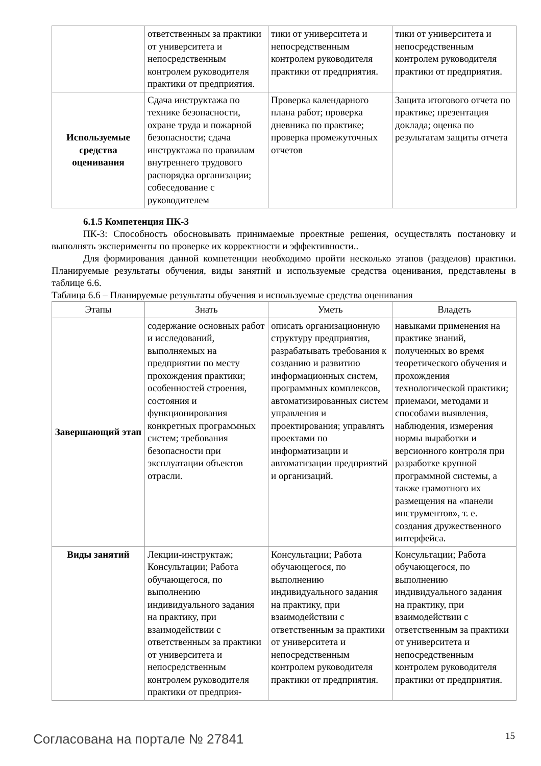| | ответственным за практики от университета и непосредственным контролем руководителя практики от предприятия. | тики от университета и непосредственным контролем руководителя практики от предприятия. | тики от университета и непосредственным контролем руководителя практики от предприятия. |
| Используемые средства оценивания | Сдача инструктажа по технике безопасности, охране труда и пожарной безопасности; сдача инструктажа по правилам внутреннего трудового распорядка организации; собеседование с руководителем | Проверка календарного плана работ; проверка дневника по практике; проверка промежуточных отчетов | Защита итогового отчета по практике; презентация доклада; оценка по результатам защиты отчета |
6.1.5 Компетенция ПК-3
ПК-3: Способность обосновывать принимаемые проектные решения, осуществлять постановку и выполнять эксперименты по проверке их корректности и эффективности..
Для формирования данной компетенции необходимо пройти несколько этапов (разделов) практики. Планируемые результаты обучения, виды занятий и используемые средства оценивания, представлены в таблице 6.6.
Таблица 6.6 – Планируемые результаты обучения и используемые средства оценивания
| Этапы | Знать | Уметь | Владеть |
| --- | --- | --- | --- |
| Завершающий этап | содержание основных работ и исследований, выполняемых на предприятии по месту прохождения практики; особенностей строения, состояния и функционирования конкретных программных систем; требования безопасности при эксплуатации объектов отрасли. | описать организационную структуру предприятия, разрабатывать требования к созданию и развитию информационных систем, программных комплексов, автоматизированных систем управления и проектирования; управлять проектами по информатизации и автоматизации предприятий и организаций. | навыками применения на практике знаний, полученных во время теоретического обучения и прохождения технологической практики; приемами, методами и способами выявления, наблюдения, измерения нормы выработки и версионного контроля при разработке крупной программной системы, а также грамотного их размещения на «панели инструментов», т. е. создания дружественного интерфейса. |
| Виды занятий | Лекции-инструктаж; Консультации; Работа обучающегося, по выполнению индивидуального задания на практику, при взаимодействии с ответственным за практики от университета и непосредственным контролем руководителя практики от предприя- | Консультации; Работа обучающегося, по выполнению индивидуального задания на практику, при взаимодействии с ответственным за практики от университета и непосредственным контролем руководителя практики от предприятия. | Консультации; Работа обучающегося, по выполнению индивидуального задания на практику, при взаимодействии с ответственным за практики от университета и непосредственным контролем руководителя практики от предприятия. |
Согласована на портале № 27841 15